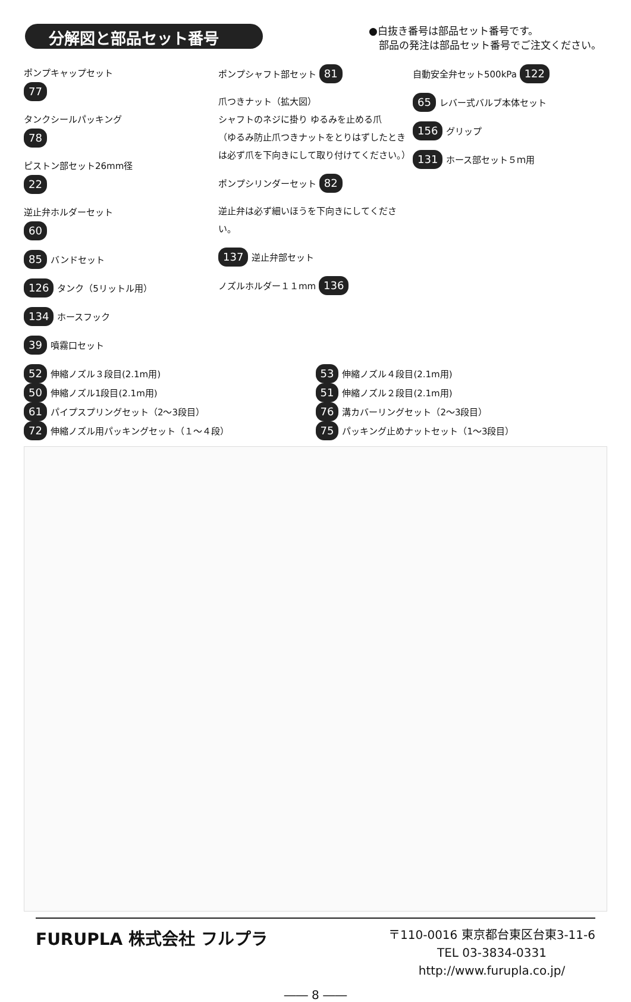分解図と部品セット番号
●白抜き番号は部品セット番号です。
　部品の発注は部品セット番号でご注文ください。
ポンプキャップセット
77
タンクシールパッキング
78
ピストン部セット26mm径
22
逆止弁ホルダーセット
60
85 バンドセット
126 タンク（5リットル用）
134 ホースフック
39 噴霧口セット
ポンプシャフト部セット 81
爪つきナット（拡大図）
シャフトのネジに掛り ゆるみを止める爪
（ゆるみ防止爪つきナットをとりはずしたときは必ず爪を下向きにして取り付けてください。）
ポンプシリンダーセット 82
逆止弁は必ず細いほうを下向きにしてください。
137 逆止弁部セット
ノズルホルダー１１mm 136
自動安全弁セット500kPa 122
65 レバー式バルブ本体セット
156 グリップ
131 ホース部セット５ｍ用
52 伸縮ノズル３段目(2.1m用)
50 伸縮ノズル1段目(2.1m用)
61 パイプスプリングセット（2～3段目）
72 伸縮ノズル用パッキングセット（１～４段）
53 伸縮ノズル４段目(2.1m用)
51 伸縮ノズル２段目(2.1m用)
76 溝カバーリングセット（2～3段目）
75 パッキング止めナットセット（1～3段目）
FURUPLA 株式会社 フルプラ
〒110-0016 東京都台東区台東3-11-6
TEL 03-3834-0331
http://www.furupla.co.jp/
―― 8 ――